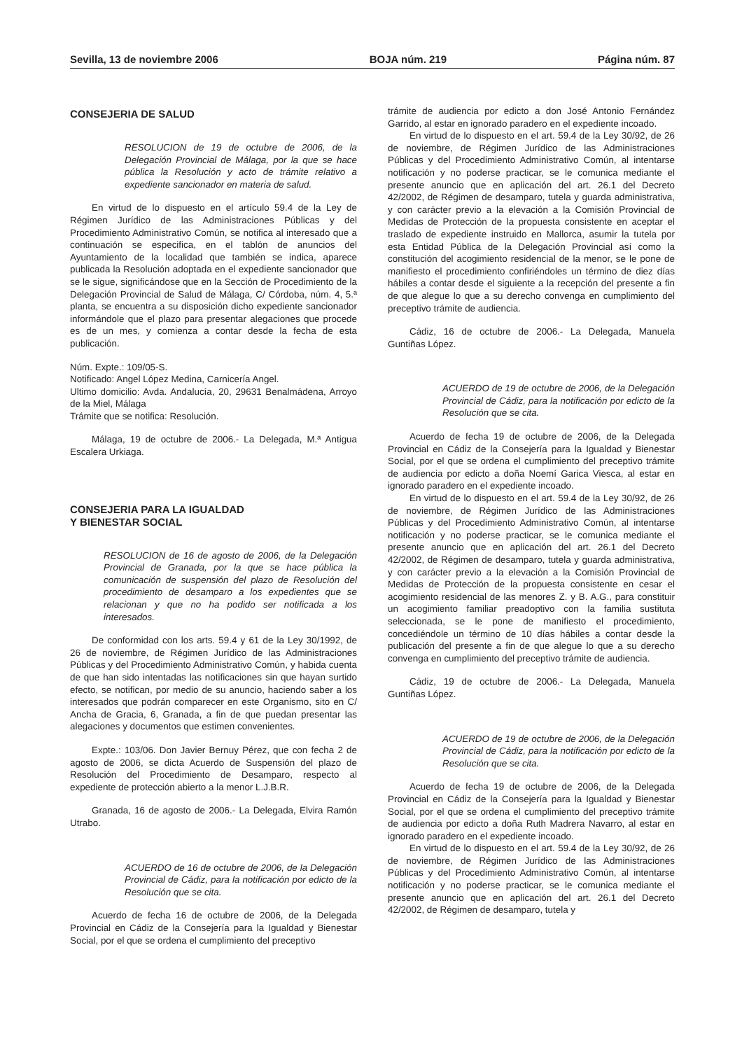Sevilla, 13 de noviembre 2006 BOJA núm. 219 Página núm. 87
CONSEJERIA DE SALUD
RESOLUCION de 19 de octubre de 2006, de la Delegación Provincial de Málaga, por la que se hace pública la Resolución y acto de trámite relativo a expediente sancionador en materia de salud.
En virtud de lo dispuesto en el artículo 59.4 de la Ley de Régimen Jurídico de las Administraciones Públicas y del Procedimiento Administrativo Común, se notifica al interesado que a continuación se especifica, en el tablón de anuncios del Ayuntamiento de la localidad que también se indica, aparece publicada la Resolución adoptada en el expediente sancionador que se le sigue, significándose que en la Sección de Procedimiento de la Delegación Provincial de Salud de Málaga, C/ Córdoba, núm. 4, 5.ª planta, se encuentra a su disposición dicho expediente sancionador informándole que el plazo para presentar alegaciones que procede es de un mes, y comienza a contar desde la fecha de esta publicación.
Núm. Expte.: 109/05-S.
Notificado: Angel López Medina, Carnicería Angel.
Ultimo domicilio: Avda. Andalucía, 20, 29631 Benalmádena, Arroyo de la Miel, Málaga
Trámite que se notifica: Resolución.
Málaga, 19 de octubre de 2006.- La Delegada, M.ª Antigua Escalera Urkiaga.
CONSEJERIA PARA LA IGUALDAD
Y BIENESTAR SOCIAL
RESOLUCION de 16 de agosto de 2006, de la Delegación Provincial de Granada, por la que se hace pública la comunicación de suspensión del plazo de Resolución del procedimiento de desamparo a los expedientes que se relacionan y que no ha podido ser notificada a los interesados.
De conformidad con los arts. 59.4 y 61 de la Ley 30/1992, de 26 de noviembre, de Régimen Jurídico de las Administraciones Públicas y del Procedimiento Administrativo Común, y habida cuenta de que han sido intentadas las notificaciones sin que hayan surtido efecto, se notifican, por medio de su anuncio, haciendo saber a los interesados que podrán comparecer en este Organismo, sito en C/ Ancha de Gracia, 6, Granada, a fin de que puedan presentar las alegaciones y documentos que estimen convenientes.
Expte.: 103/06. Don Javier Bernuy Pérez, que con fecha 2 de agosto de 2006, se dicta Acuerdo de Suspensión del plazo de Resolución del Procedimiento de Desamparo, respecto al expediente de protección abierto a la menor L.J.B.R.
Granada, 16 de agosto de 2006.- La Delegada, Elvira Ramón Utrabo.
ACUERDO de 16 de octubre de 2006, de la Delegación Provincial de Cádiz, para la notificación por edicto de la Resolución que se cita.
Acuerdo de fecha 16 de octubre de 2006, de la Delegada Provincial en Cádiz de la Consejería para la Igualdad y Bienestar Social, por el que se ordena el cumplimiento del preceptivo
trámite de audiencia por edicto a don José Antonio Fernández Garrido, al estar en ignorado paradero en el expediente incoado.
En virtud de lo dispuesto en el art. 59.4 de la Ley 30/92, de 26 de noviembre, de Régimen Jurídico de las Administraciones Públicas y del Procedimiento Administrativo Común, al intentarse notificación y no poderse practicar, se le comunica mediante el presente anuncio que en aplicación del art. 26.1 del Decreto 42/2002, de Régimen de desamparo, tutela y guarda administrativa, y con carácter previo a la elevación a la Comisión Provincial de Medidas de Protección de la propuesta consistente en aceptar el traslado de expediente instruido en Mallorca, asumir la tutela por esta Entidad Pública de la Delegación Provincial así como la constitución del acogimiento residencial de la menor, se le pone de manifiesto el procedimiento confiriéndoles un término de diez días hábiles a contar desde el siguiente a la recepción del presente a fin de que alegue lo que a su derecho convenga en cumplimiento del preceptivo trámite de audiencia.
Cádiz, 16 de octubre de 2006.- La Delegada, Manuela Guntiñas López.
ACUERDO de 19 de octubre de 2006, de la Delegación Provincial de Cádiz, para la notificación por edicto de la Resolución que se cita.
Acuerdo de fecha 19 de octubre de 2006, de la Delegada Provincial en Cádiz de la Consejería para la Igualdad y Bienestar Social, por el que se ordena el cumplimiento del preceptivo trámite de audiencia por edicto a doña Noemí Garica Viesca, al estar en ignorado paradero en el expediente incoado.
En virtud de lo dispuesto en el art. 59.4 de la Ley 30/92, de 26 de noviembre, de Régimen Jurídico de las Administraciones Públicas y del Procedimiento Administrativo Común, al intentarse notificación y no poderse practicar, se le comunica mediante el presente anuncio que en aplicación del art. 26.1 del Decreto 42/2002, de Régimen de desamparo, tutela y guarda administrativa, y con carácter previo a la elevación a la Comisión Provincial de Medidas de Protección de la propuesta consistente en cesar el acogimiento residencial de las menores Z. y B. A.G., para constituir un acogimiento familiar preadoptivo con la familia sustituta seleccionada, se le pone de manifiesto el procedimiento, concediéndole un término de 10 días hábiles a contar desde la publicación del presente a fin de que alegue lo que a su derecho convenga en cumplimiento del preceptivo trámite de audiencia.
Cádiz, 19 de octubre de 2006.- La Delegada, Manuela Guntiñas López.
ACUERDO de 19 de octubre de 2006, de la Delegación Provincial de Cádiz, para la notificación por edicto de la Resolución que se cita.
Acuerdo de fecha 19 de octubre de 2006, de la Delegada Provincial en Cádiz de la Consejería para la Igualdad y Bienestar Social, por el que se ordena el cumplimiento del preceptivo trámite de audiencia por edicto a doña Ruth Madrera Navarro, al estar en ignorado paradero en el expediente incoado.
En virtud de lo dispuesto en el art. 59.4 de la Ley 30/92, de 26 de noviembre, de Régimen Jurídico de las Administraciones Públicas y del Procedimiento Administrativo Común, al intentarse notificación y no poderse practicar, se le comunica mediante el presente anuncio que en aplicación del art. 26.1 del Decreto 42/2002, de Régimen de desamparo, tutela y